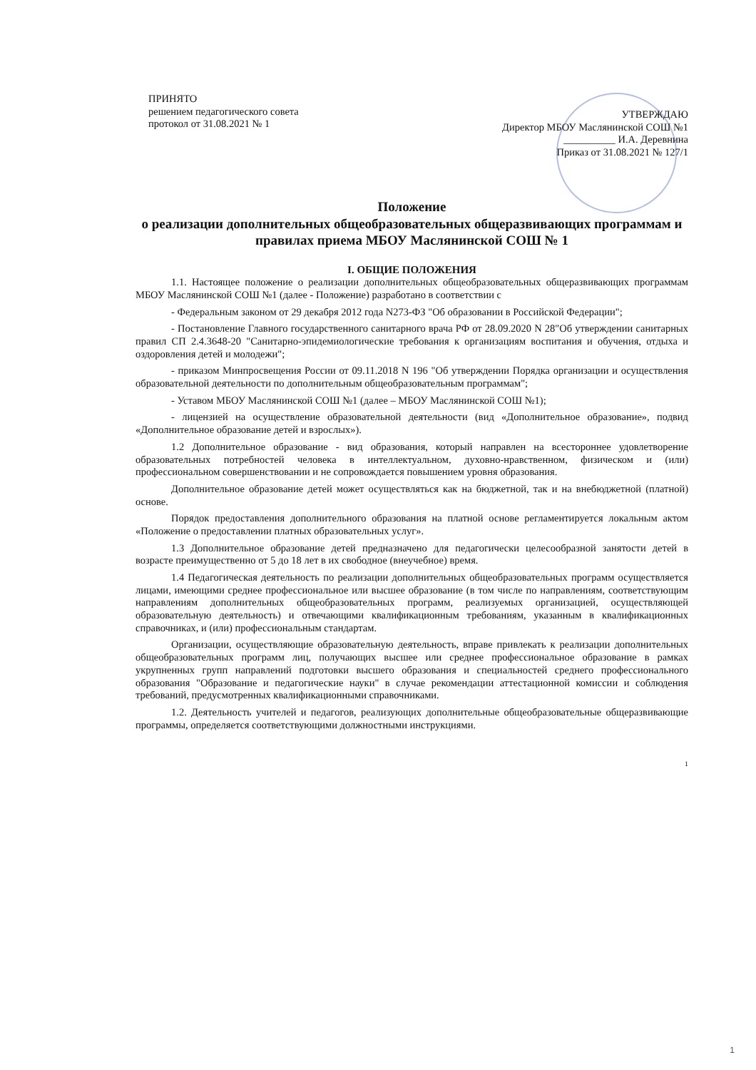ПРИНЯТО
решением педагогического совета
протокол от 31.08.2021 № 1
УТВЕРЖДАЮ
Директор МБОУ Маслянинской СОШ №1
__________ И.А. Деревнина
Приказ от 31.08.2021 № 127/1
Положение
о реализации дополнительных общеобразовательных общеразвивающих программам и правилах приема МБОУ Маслянинской СОШ № 1
I. ОБЩИЕ ПОЛОЖЕНИЯ
1.1. Настоящее положение о реализации дополнительных общеобразовательных общеразвивающих программам МБОУ Маслянинской СОШ №1 (далее - Положение) разработано в соответствии с
- Федеральным законом от 29 декабря 2012 года N273-ФЗ "Об образовании в Российской Федерации";
- Постановление Главного государственного санитарного врача РФ от 28.09.2020 N 28"Об утверждении санитарных правил СП 2.4.3648-20 "Санитарно-эпидемиологические требования к организациям воспитания и обучения, отдыха и оздоровления детей и молодежи";
- приказом Минпросвещения России от 09.11.2018 N 196 "Об утверждении Порядка организации и осуществления образовательной деятельности по дополнительным общеобразовательным программам";
- Уставом МБОУ Маслянинской СОШ №1 (далее – МБОУ Маслянинской СОШ №1);
- лицензией на осуществление образовательной деятельности (вид «Дополнительное образование», подвид «Дополнительное образование детей и взрослых»).
1.2 Дополнительное образование - вид образования, который направлен на всестороннее удовлетворение образовательных потребностей человека в интеллектуальном, духовно-нравственном, физическом и (или) профессиональном совершенствовании и не сопровождается повышением уровня образования.
Дополнительное образование детей может осуществляться как на бюджетной, так и на внебюджетной (платной) основе.
Порядок предоставления дополнительного образования на платной основе регламентируется локальным актом «Положение о предоставлении платных образовательных услуг».
1.3 Дополнительное образование детей предназначено для педагогически целесообразной занятости детей в возрасте преимущественно от 5 до 18 лет в их свободное (внеучебное) время.
1.4 Педагогическая деятельность по реализации дополнительных общеобразовательных программ осуществляется лицами, имеющими среднее профессиональное или высшее образование (в том числе по направлениям, соответствующим направлениям дополнительных общеобразовательных программ, реализуемых организацией, осуществляющей образовательную деятельность) и отвечающими квалификационным требованиям, указанным в квалификационных справочниках, и (или) профессиональным стандартам.
Организации, осуществляющие образовательную деятельность, вправе привлекать к реализации дополнительных общеобразовательных программ лиц, получающих высшее или среднее профессиональное образование в рамках укрупненных групп направлений подготовки высшего образования и специальностей среднего профессионального образования "Образование и педагогические науки" в случае рекомендации аттестационной комиссии и соблюдения требований, предусмотренных квалификационными справочниками.
1.2. Деятельность учителей и педагогов, реализующих дополнительные общеобразовательные общеразвивающие программы, определяется соответствующими должностными инструкциями.
1
1